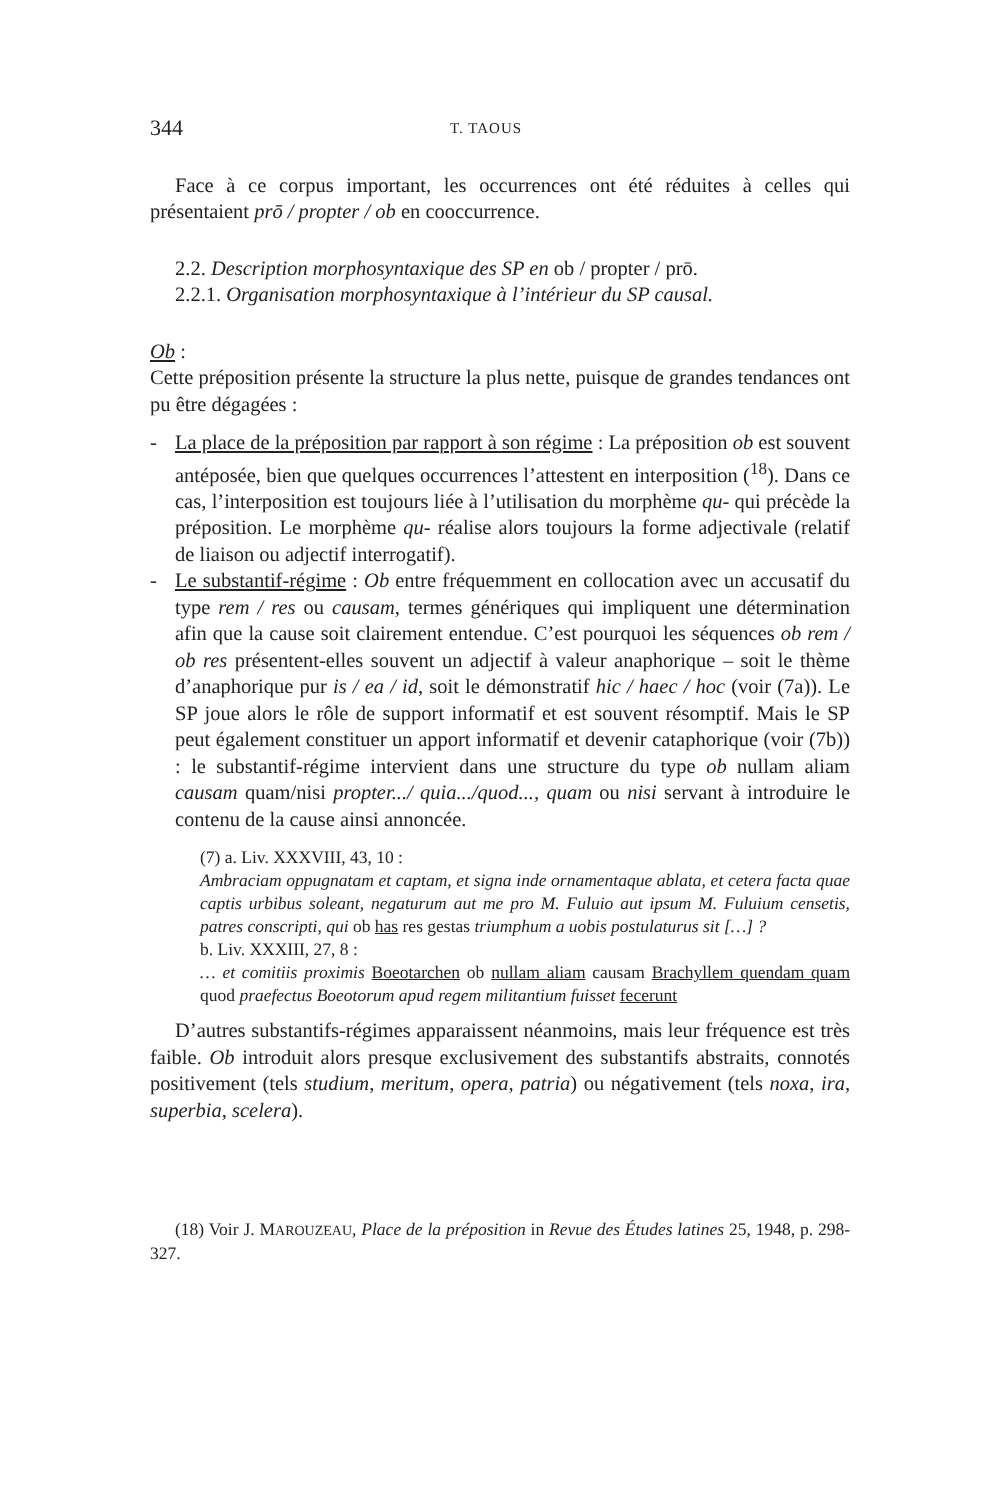344 T. TAOUS
Face à ce corpus important, les occurrences ont été réduites à celles qui présentaient prō / propter / ob en cooccurrence.
2.2. Description morphosyntaxique des SP en ob / propter / prō.
2.2.1. Organisation morphosyntaxique à l’intérieur du SP causal.
Ob :
Cette préposition présente la structure la plus nette, puisque de grandes tendances ont pu être dégagées :
- La place de la préposition par rapport à son régime : La préposition ob est souvent antéposée, bien que quelques occurrences l’attestent en interposition (<sup>18</sup>). Dans ce cas, l’interposition est toujours liée à l’utilisation du morphème qu- qui précède la préposition. Le morphème qu- réalise alors toujours la forme adjectivale (relatif de liaison ou adjectif interrogatif).
- Le substantif-régime : Ob entre fréquemment en collocation avec un accusatif du type rem / res ou causam, termes génériques qui impliquent une détermination afin que la cause soit clairement entendue. C’est pourquoi les séquences ob rem / ob res présentent-elles souvent un adjectif à valeur anaphorique – soit le thème d’anaphorique pur is / ea / id, soit le démonstratif hic / haec / hoc (voir (7a)). Le SP joue alors le rôle de support informatif et est souvent résomptif. Mais le SP peut également constituer un apport informatif et devenir cataphorique (voir (7b)) : le substantif-régime intervient dans une structure du type ob nullam aliam causam quam/nisi propter.../ quia.../quod..., quam ou nisi servant à introduire le contenu de la cause ainsi annoncée.
(7) a. Liv. XXXVIII, 43, 10 :
Ambraciam oppugnatam et captam, et signa inde ornamentaque ablata, et cetera facta quae captis urbibus soleant, negaturum aut me pro M. Fuluio aut ipsum M. Fuluium censetis, patres conscripti, qui ob has res gestas triumphum a uobis postulaturus sit […] ?
b. Liv. XXXIII, 27, 8 :
… et comitiis proximis Boeotarchen ob nullam aliam causam Brachyllem quendam quam quod praefectus Boeotorum apud regem militantium fuisset fecerunt
D’autres substantifs-régimes apparaissent néanmoins, mais leur fréquence est très faible. Ob introduit alors presque exclusivement des substantifs abstraits, connotés positivement (tels studium, meritum, opera, patria) ou négativement (tels noxa, ira, superbia, scelera).
(18) Voir J. MAROUZEAU, Place de la préposition in Revue des Études latines 25, 1948, p. 298-327.